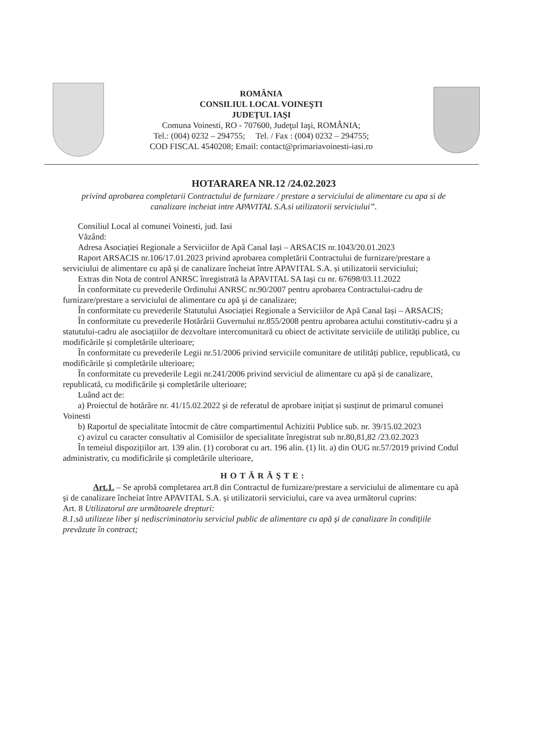ROMÂNIA
CONSILIUL LOCAL VOINEŞTI
JUDEŢUL IAŞI
Comuna Voinesti, RO - 707600, Judeţul Iaşi, ROMÂNIA;
Tel.: (004) 0232 – 294755; Tel. / Fax : (004) 0232 – 294755;
COD FISCAL 4540208; Email: contact@primariavoinesti-iasi.ro
HOTARAREA NR.12 /24.02.2023
privind aprobarea completarii Contractului de furnizare / prestare a serviciului de alimentare cu apa si de canalizare incheiat intre APAVITAL S.A.si utilizatorii serviciului”.
Consiliul Local al comunei Voinesti, jud. Iasi
Văzând:
Adresa Asociației Regionale a Serviciilor de Apă Canal Iași – ARSACIS nr.1043/20.01.2023
Raport ARSACIS nr.106/17.01.2023 privind aprobarea completării Contractului de furnizare/prestare a serviciului de alimentare cu apă și de canalizare încheiat între APAVITAL S.A. și utilizatorii serviciului;
Extras din Nota de control ANRSC înregistrată la APAVITAL SA Iași cu nr. 67698/03.11.2022
În conformitate cu prevederile Ordinului ANRSC nr.90/2007 pentru aprobarea Contractului-cadru de furnizare/prestare a serviciului de alimentare cu apă şi de canalizare;
În conformitate cu prevederile Statutului Asociației Regionale a Serviciilor de Apă Canal Iași – ARSACIS;
În conformitate cu prevederile Hotărârii Guvernului nr.855/2008 pentru aprobarea actului constitutiv-cadru și a statutului-cadru ale asociațiilor de dezvoltare intercomunitară cu obiect de activitate serviciile de utilități publice, cu modificările și completările ulterioare;
În conformitate cu prevederile Legii nr.51/2006 privind serviciile comunitare de utilități publice, republicată, cu modificările și completările ulterioare;
În conformitate cu prevederile Legii nr.241/2006 privind serviciul de alimentare cu apă și de canalizare, republicată, cu modificările și completările ulterioare;
Luând act de:
a) Proiectul de hotărâre nr. 41/15.02.2022 și de referatul de aprobare inițiat și susținut de primarul comunei Voinesti
b) Raportul de specialitate întocmit de către compartimentul Achizitii Publice sub. nr. 39/15.02.2023
c) avizul cu caracter consultativ al Comisiilor de specialitate înregistrat sub nr.80,81,82 /23.02.2023
În temeiul dispozițiilor art. 139 alin. (1) coroborat cu art. 196 alin. (1) lit. a) din OUG nr.57/2019 privind Codul administrativ, cu modificările și completările ulterioare,
HOTĂRĂŞTE:
Art.1. – Se aprobă completarea art.8 din Contractul de furnizare/prestare a serviciului de alimentare cu apă și de canalizare încheiat între APAVITAL S.A. și utilizatorii serviciului, care va avea următorul cuprins:
Art. 8 Utilizatorul are următoarele drepturi:
8.1.să utilizeze liber şi nediscriminatoriu serviciul public de alimentare cu apă şi de canalizare în condiţiile prevăzute în contract;